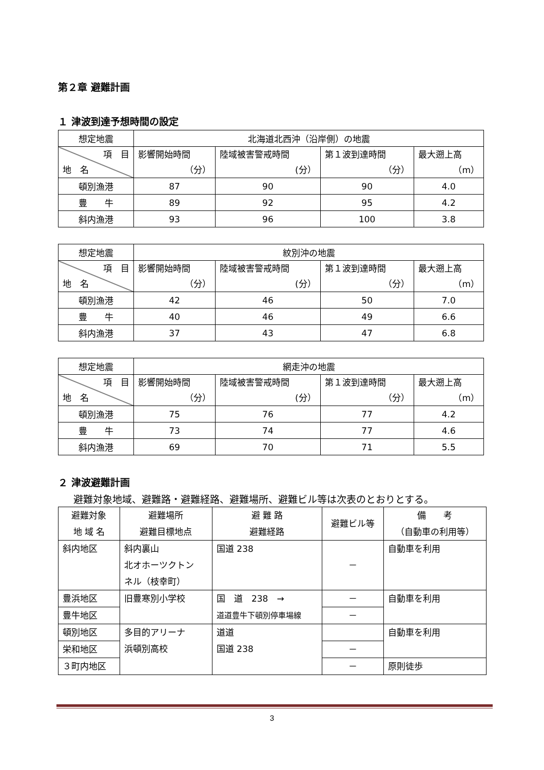第２章 避難計画
１ 津波到達予想時間の設定
| 想定地震 | 北海道北西沖（沿岸側）の地震 | | | |
| 項 目 地 名 | 影響開始時間 （分） | 陸域被害警戒時間 (分） | 第１波到達時間 （分） | 最大遡上高 （m） |
| 頓別漁港 | 87 | 90 | 90 | 4.0 |
| 豊 牛 | 89 | 92 | 95 | 4.2 |
| 斜内漁港 | 93 | 96 | 100 | 3.8 |
| 想定地震 | 紋別沖の地震 | | | |
| 項 目 地 名 | 影響開始時間 （分） | 陸域被害警戒時間 (分） | 第１波到達時間 （分） | 最大遡上高 （m） |
| 頓別漁港 | 42 | 46 | 50 | 7.0 |
| 豊 牛 | 40 | 46 | 49 | 6.6 |
| 斜内漁港 | 37 | 43 | 47 | 6.8 |
| 想定地震 | 網走沖の地震 | | | |
| 項 目 地 名 | 影響開始時間 （分） | 陸域被害警戒時間 (分） | 第１波到達時間 （分） | 最大遡上高 （m） |
| 頓別漁港 | 75 | 76 | 77 | 4.2 |
| 豊 牛 | 73 | 74 | 77 | 4.6 |
| 斜内漁港 | 69 | 70 | 71 | 5.5 |
２ 津波避難計画
避難対象地域、避難路・避難経路、避難場所、避難ビル等は次表のとおりとする。
| 避難対象 地 域 名 | 避難場所 避難目標地点 | 避 難 路 避難経路 | 避難ビル等 | 備 考 （自動車の利用等） |
| --- | --- | --- | --- | --- |
| 斜内地区 | 斜内裏山 北オホーツクトン ネル（枝幸町） | 国道 238 | － | 自動車を利用 |
| 豊浜地区 | 旧豊寒別小学校 | 国 道 238 → 道道豊牛下頓別停車場線 | － | 自動車を利用 |
| 豊牛地区 | | | － | |
| 頓別地区 | 多目的アリーナ 浜頓別高校 | 道道 国道 238 | | 自動車を利用 |
| 栄和地区 | | | － | |
| ３町内地区 | | | － | 原則徒歩 |
3